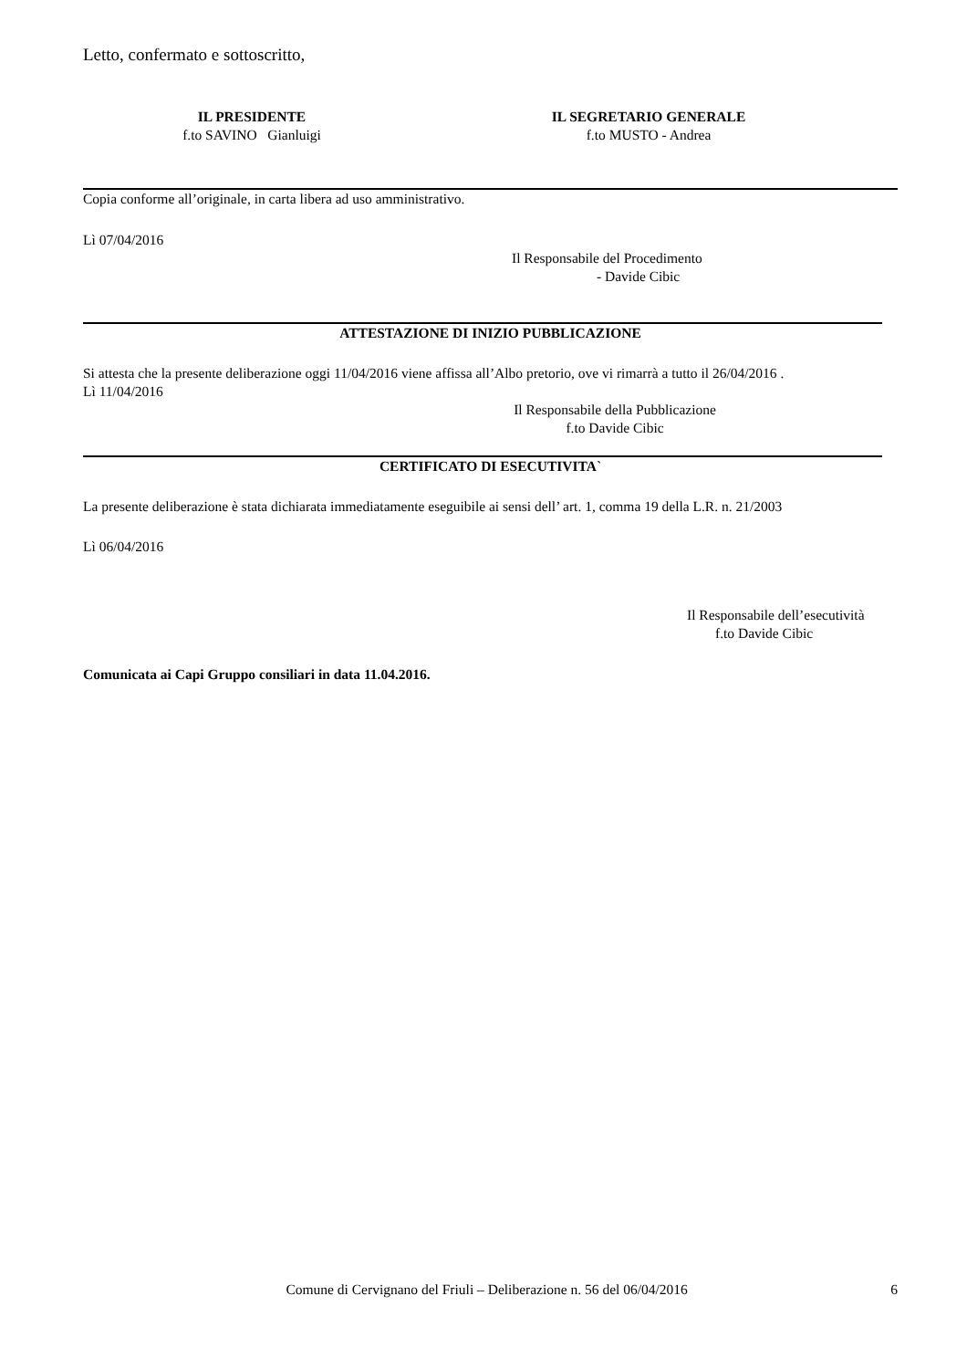Letto, confermato e sottoscritto,
IL PRESIDENTE
f.to SAVINO Gianluigi
IL SEGRETARIO GENERALE
f.to MUSTO - Andrea
Copia conforme all’originale, in carta libera ad uso amministrativo.
Lì 07/04/2016
Il Responsabile del Procedimento
- Davide Cibic
ATTESTAZIONE DI INIZIO PUBBLICAZIONE
Si attesta che la presente deliberazione oggi 11/04/2016 viene affissa all’Albo pretorio, ove vi rimarrà a tutto il 26/04/2016 .
Lì 11/04/2016
Il Responsabile della Pubblicazione
f.to Davide Cibic
CERTIFICATO DI ESECUTIVITA`
La presente deliberazione è stata dichiarata immediatamente eseguibile ai sensi dell’ art. 1, comma 19 della L.R. n. 21/2003
Lì 06/04/2016
Il Responsabile dell’esecutività
f.to Davide Cibic
Comunicata ai Capi Gruppo consiliari in data 11.04.2016.
Comune di Cervignano del Friuli – Deliberazione n. 56 del 06/04/2016 6